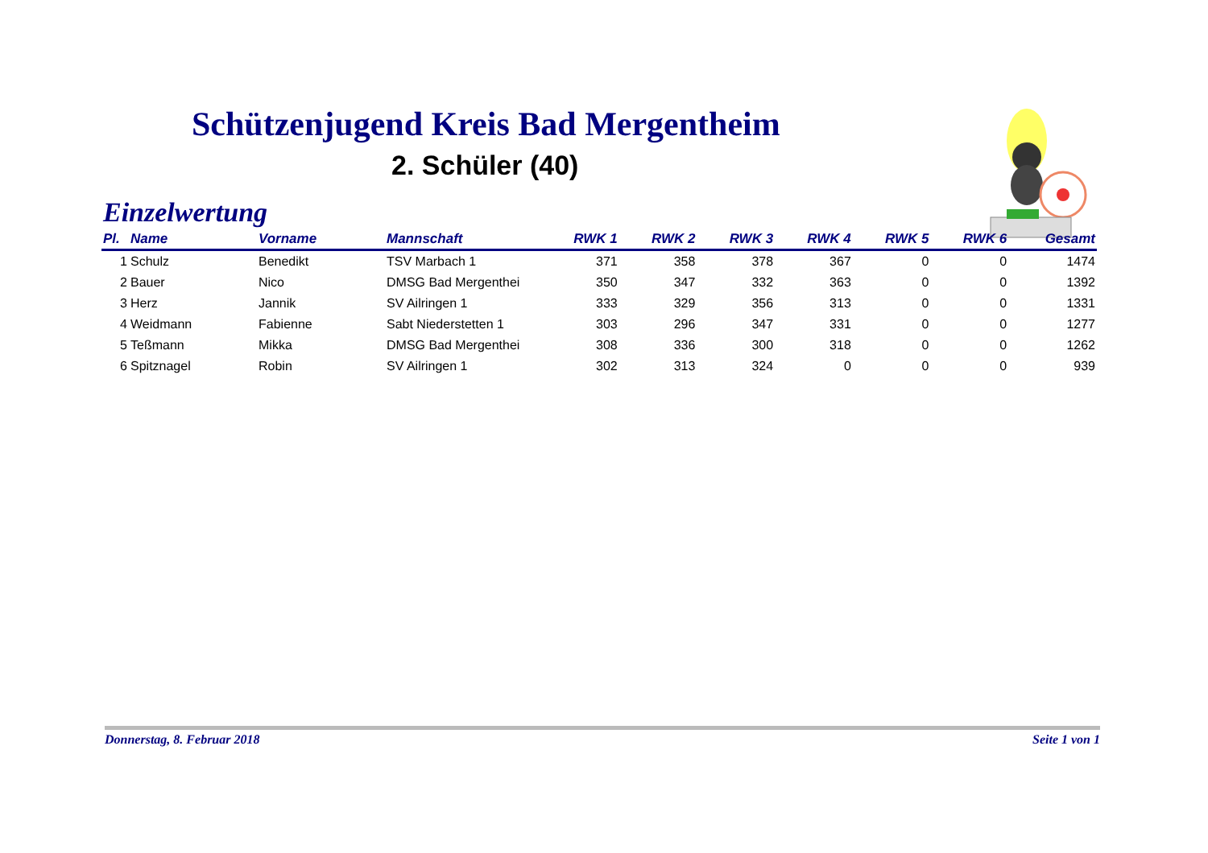Schützenjugend Kreis Bad Mergentheim
2. Schüler (40)
Einzelwertung
| Pl. | Name | Vorname | Mannschaft | RWK 1 | RWK 2 | RWK 3 | RWK 4 | RWK 5 | RWK 6 | Gesamt |
| --- | --- | --- | --- | --- | --- | --- | --- | --- | --- | --- |
| 1 | Schulz | Benedikt | TSV Marbach 1 | 371 | 358 | 378 | 367 | 0 | 0 | 1474 |
| 2 | Bauer | Nico | DMSG Bad Mergenthei | 350 | 347 | 332 | 363 | 0 | 0 | 1392 |
| 3 | Herz | Jannik | SV Ailringen 1 | 333 | 329 | 356 | 313 | 0 | 0 | 1331 |
| 4 | Weidmann | Fabienne | Sabt Niederstetten 1 | 303 | 296 | 347 | 331 | 0 | 0 | 1277 |
| 5 | Teßmann | Mikka | DMSG Bad Mergenthei | 308 | 336 | 300 | 318 | 0 | 0 | 1262 |
| 6 | Spitznagel | Robin | SV Ailringen 1 | 302 | 313 | 324 | 0 | 0 | 0 | 939 |
Donnerstag, 8. Februar 2018 Seite 1 von 1